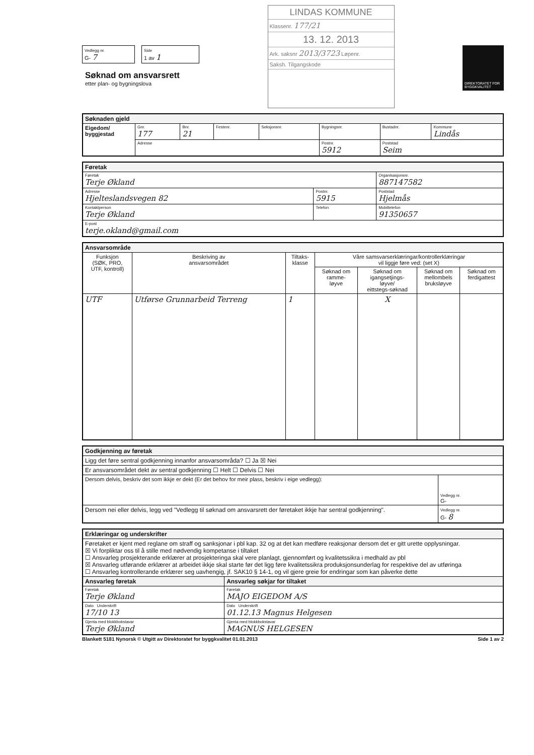Vedlegg nr.
G- 7
Side
1 av 1
Søknad om ansvarsrett
etter plan- og bygningslova
LINDAS KOMMUNE
Klassenr. 177/21
13. 12. 2013
Ark. saksnr 2013/3723 Løpenr.
Saksh. Tilgangskode
DIREKTORATET FOR BYGGKVALITET
| Søknaden gjeld | | | | | | | |
| Eigedom/ byggjestad | Gnr. 177 | Bnr. 21 | Festenr. | Seksjonsnr. | Bygningsnr. | Bustadnr. | Kommune Lindås |
| | Adresse | | | | Postnr. 5912 | Poststad Seim | |
| Føretak | | | |
| Føretak Terje Økland | | | Organisasjonsnr. 887147582 |
| Adresse Hjelteslandsvegen 82 | Postnr. 5915 | Poststad Hjelmås | |
| Kontaktperson Terje Økland | Telefon | | Mobiltelefon 91350657 |
| E-post terje.okland@gmail.com | | | |
| Ansvarsområde | | | | | | |
| Funksjon (SØK, PRO, UTF, kontroll) | Beskriving av ansvarsområdet | Tiltaks- klasse | Våre samsvarserklæringar/kontrollerklæringar vil liggje føre ved: (set X) | | | |
| | | | Søknad om ramme- løyve | Søknad om igangsetjings- løyve/ eittstegs-søknad | Søknad om mellombels bruksløyve | Søknad om ferdigattest |
| UTF | Utførse Grunnarbeid Terreng | 1 | | X | | |
| Godkjenning av føretak | |
| Ligg det føre sentral godkjenning innanfor ansvarsområda? ☐ Ja ☒ Nei | |
| Er ansvarsområdet dekt av sentral godkjenning ☐ Helt ☐ Delvis ☐ Nei | |
| Dersom delvis, beskriv det som ikkje er dekt (Er det behov for meir plass, beskriv i eige vedlegg): | Vedlegg nr. G- |
| Dersom nei eller delvis, legg ved "Vedlegg til søknad om ansvarsrett der føretaket ikkje har sentral godkjenning". | Vedlegg nr. G- 8 |
| Erklæringar og underskrifter | |
| Føretaket er kjent med reglane om straff og sanksjonar i pbl kap. 32 og at det kan medføre reaksjonar dersom det er gitt urette opplysningar. ☒ Vi forpliktar oss til å stille med nødvendig kompetanse i tiltaket ☐ Ansvarleg prosjekterande erklærer at prosjekteringa skal vere planlagt, gjennomført og kvalitetssikra i medhald av pbl ☒ Ansvarleg utførande erklærer at arbeidet ikkje skal starte før det ligg føre kvalitetssikra produksjonsunderlag for respektive del av utføringa ☐ Ansvarleg kontrollerande erklærer seg uavhengig, jf. SAK10 § 14-1, og vil gjere greie for endringar som kan påverke dette | |
| Ansvarleg føretak | Ansvarleg søkjar for tiltaket |
| Føretak Terje Økland | Føretak MAJO EIGEDOM A/S |
| Dato Underskrift 17/10 13 | Dato Underskrift 01.12.13 Magnus Helgesen |
| Gjenta med blokkbokstavar Terje Økland | Gjenta med blokkbokstavar MAGNUS HELGESEN |
Blankett 5181 Nynorsk © Utgitt av Direktoratet for byggkvalitet 01.01.2013 Side 1 av 2